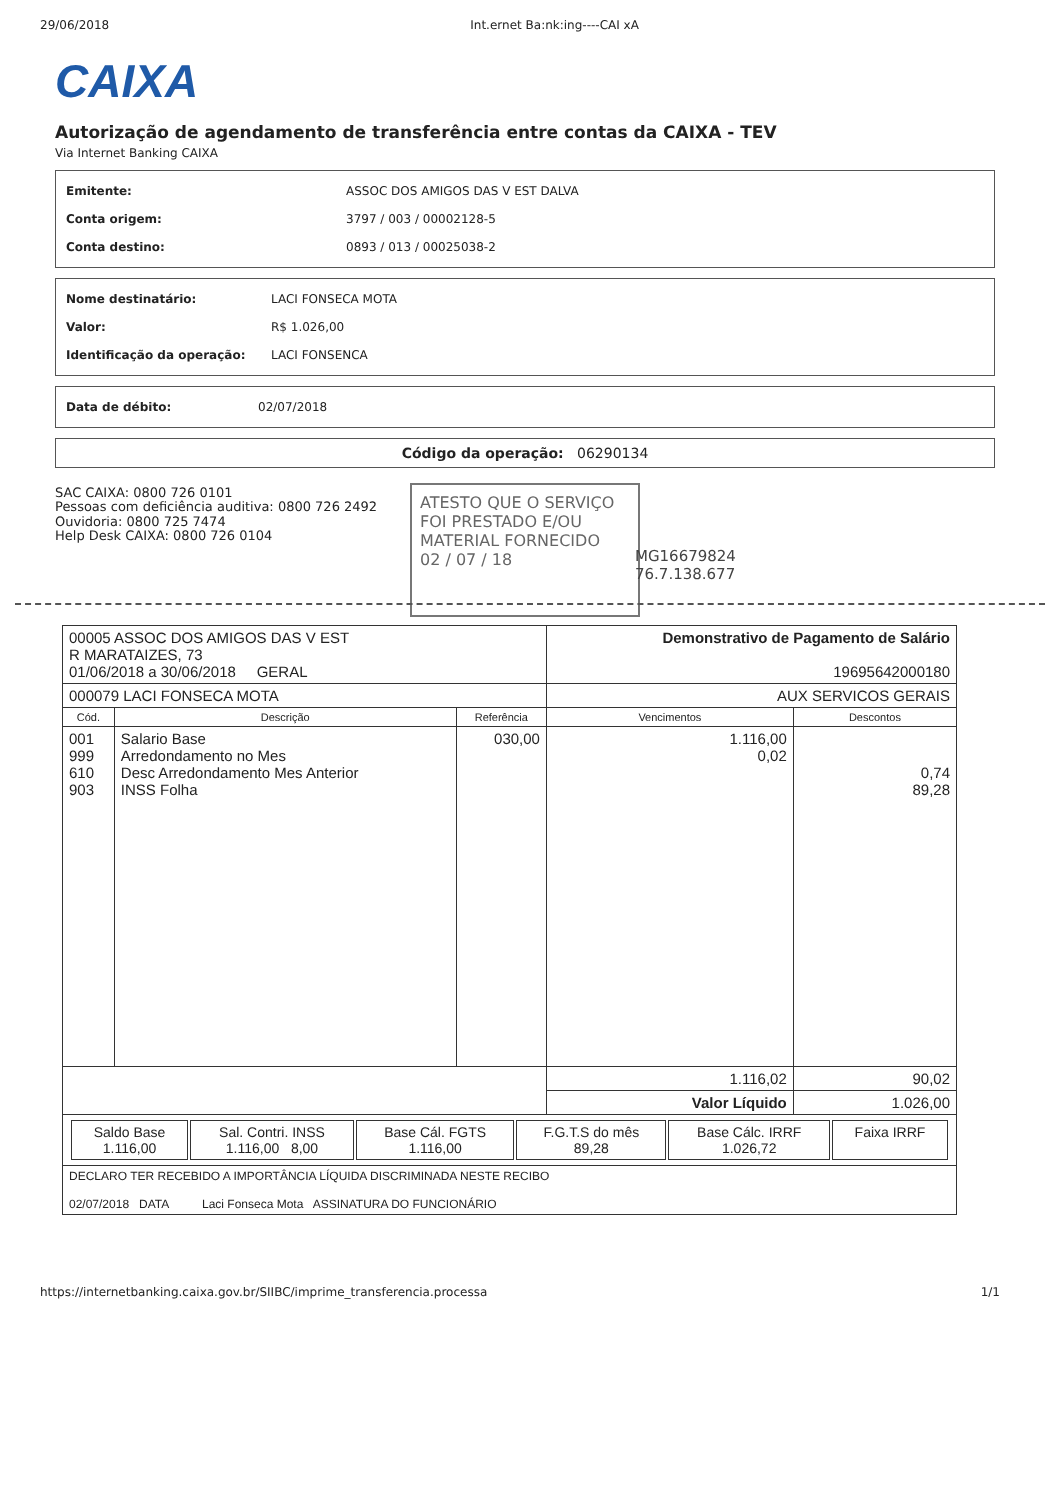29/06/2018 Int.ernet Ba:nk:ing----CAI xA
CAIXA
Autorização de agendamento de transferência entre contas da CAIXA - TEV
Via Internet Banking CAIXA
Emitente: ASSOC DOS AMIGOS DAS V EST DALVA
Conta origem: 3797 / 003 / 00002128-5
Conta destino: 0893 / 013 / 00025038-2
Nome destinatário: LACI FONSECA MOTA
Valor: R$ 1.026,00
Identificação da operação: LACI FONSENCA
Data de débito: 02/07/2018
Código da operação: 06290134
SAC CAIXA: 0800 726 0101
Pessoas com deficiência auditiva: 0800 726 2492
Ouvidoria: 0800 725 7474
Help Desk CAIXA: 0800 726 0104
ATESTO QUE O SERVIÇO FOI PRESTADO E/OU MATERIAL FORNECIDO
02 / 07 / 18
MG16679824
76.7.138.677
| 00005 ASSOC DOS AMIGOS DAS V EST R MARATAIZES, 73 01/06/2018 a 30/06/2018 GERAL | | | Demonstrativo de Pagamento de Salário 19695642000180 | |
| 000079 LACI FONSECA MOTA | | | AUX SERVICOS GERAIS | |
| Cód. | Descrição | Referência | Vencimentos | Descontos |
| 001 999 610 903 | Salario Base Arredondamento no Mes Desc Arredondamento Mes Anterior INSS Folha | 030,00 | 1.116,00 0,02 | 0,74 89,28 |
| | | | 1.116,02 | 90,02 |
| | | | Valor Líquido | 1.026,00 |
| / Saldo Base 1.116,00 / Sal. Contri. INSS 1.116,00 8,00 / Base Cál. FGTS 1.116,00 / F.G.T.S do mês 89,28 / Base Cálc. IRRF 1.026,72 / Faixa IRRF / | | | | |
| DECLARO TER RECEBIDO A IMPORTÂNCIA LÍQUIDA DISCRIMINADA NESTE RECIBO 02/07/2018 DATA Laci Fonseca Mota ASSINATURA DO FUNCIONÁRIO | | | | |
https://internetbanking.caixa.gov.br/SIIBC/imprime_transferencia.processa 1/1